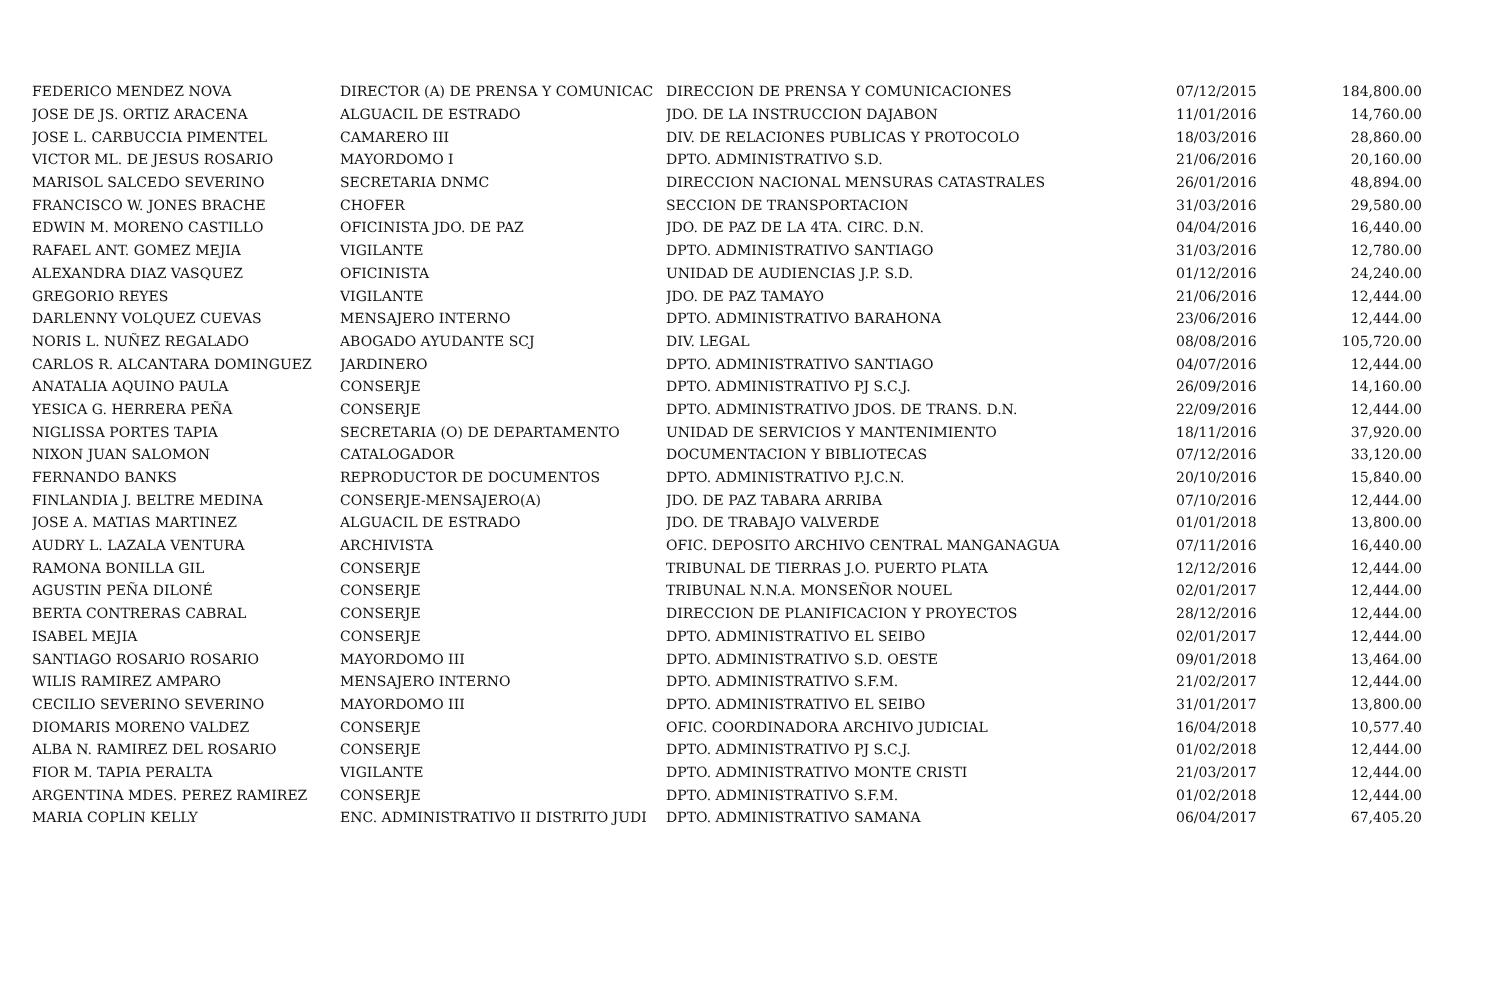| FEDERICO MENDEZ NOVA | DIRECTOR (A) DE PRENSA Y COMUNICAC | DIRECCION DE PRENSA Y COMUNICACIONES | 07/12/2015 | 184,800.00 |
| JOSE DE JS. ORTIZ ARACENA | ALGUACIL DE ESTRADO | JDO. DE LA INSTRUCCION DAJABON | 11/01/2016 | 14,760.00 |
| JOSE L. CARBUCCIA PIMENTEL | CAMARERO III | DIV. DE RELACIONES PUBLICAS Y PROTOCOLO | 18/03/2016 | 28,860.00 |
| VICTOR ML. DE JESUS ROSARIO | MAYORDOMO I | DPTO. ADMINISTRATIVO S.D. | 21/06/2016 | 20,160.00 |
| MARISOL SALCEDO SEVERINO | SECRETARIA DNMC | DIRECCION NACIONAL MENSURAS CATASTRALES | 26/01/2016 | 48,894.00 |
| FRANCISCO W. JONES BRACHE | CHOFER | SECCION DE TRANSPORTACION | 31/03/2016 | 29,580.00 |
| EDWIN M. MORENO CASTILLO | OFICINISTA JDO. DE PAZ | JDO. DE PAZ DE LA 4TA. CIRC. D.N. | 04/04/2016 | 16,440.00 |
| RAFAEL ANT. GOMEZ MEJIA | VIGILANTE | DPTO. ADMINISTRATIVO SANTIAGO | 31/03/2016 | 12,780.00 |
| ALEXANDRA DIAZ VASQUEZ | OFICINISTA | UNIDAD DE AUDIENCIAS J.P. S.D. | 01/12/2016 | 24,240.00 |
| GREGORIO REYES | VIGILANTE | JDO. DE PAZ TAMAYO | 21/06/2016 | 12,444.00 |
| DARLENNY VOLQUEZ CUEVAS | MENSAJERO INTERNO | DPTO. ADMINISTRATIVO BARAHONA | 23/06/2016 | 12,444.00 |
| NORIS L. NUÑEZ REGALADO | ABOGADO AYUDANTE SCJ | DIV. LEGAL | 08/08/2016 | 105,720.00 |
| CARLOS R. ALCANTARA DOMINGUEZ | JARDINERO | DPTO. ADMINISTRATIVO SANTIAGO | 04/07/2016 | 12,444.00 |
| ANATALIA AQUINO PAULA | CONSERJE | DPTO. ADMINISTRATIVO PJ S.C.J. | 26/09/2016 | 14,160.00 |
| YESICA G. HERRERA PEÑA | CONSERJE | DPTO. ADMINISTRATIVO JDOS. DE TRANS. D.N. | 22/09/2016 | 12,444.00 |
| NIGLISSA PORTES TAPIA | SECRETARIA (O) DE DEPARTAMENTO | UNIDAD DE SERVICIOS Y MANTENIMIENTO | 18/11/2016 | 37,920.00 |
| NIXON JUAN SALOMON | CATALOGADOR | DOCUMENTACION Y BIBLIOTECAS | 07/12/2016 | 33,120.00 |
| FERNANDO BANKS | REPRODUCTOR DE DOCUMENTOS | DPTO. ADMINISTRATIVO P.J.C.N. | 20/10/2016 | 15,840.00 |
| FINLANDIA J. BELTRE MEDINA | CONSERJE-MENSAJERO(A) | JDO. DE PAZ TABARA ARRIBA | 07/10/2016 | 12,444.00 |
| JOSE A. MATIAS MARTINEZ | ALGUACIL DE ESTRADO | JDO. DE TRABAJO VALVERDE | 01/01/2018 | 13,800.00 |
| AUDRY L. LAZALA VENTURA | ARCHIVISTA | OFIC. DEPOSITO ARCHIVO CENTRAL MANGANAGUA | 07/11/2016 | 16,440.00 |
| RAMONA BONILLA GIL | CONSERJE | TRIBUNAL DE TIERRAS J.O. PUERTO PLATA | 12/12/2016 | 12,444.00 |
| AGUSTIN PEÑA DILONÉ | CONSERJE | TRIBUNAL N.N.A. MONSEÑOR NOUEL | 02/01/2017 | 12,444.00 |
| BERTA CONTRERAS CABRAL | CONSERJE | DIRECCION DE PLANIFICACION Y PROYECTOS | 28/12/2016 | 12,444.00 |
| ISABEL MEJIA | CONSERJE | DPTO. ADMINISTRATIVO EL SEIBO | 02/01/2017 | 12,444.00 |
| SANTIAGO ROSARIO ROSARIO | MAYORDOMO III | DPTO. ADMINISTRATIVO S.D. OESTE | 09/01/2018 | 13,464.00 |
| WILIS RAMIREZ AMPARO | MENSAJERO INTERNO | DPTO. ADMINISTRATIVO S.F.M. | 21/02/2017 | 12,444.00 |
| CECILIO SEVERINO SEVERINO | MAYORDOMO III | DPTO. ADMINISTRATIVO EL SEIBO | 31/01/2017 | 13,800.00 |
| DIOMARIS MORENO VALDEZ | CONSERJE | OFIC. COORDINADORA ARCHIVO JUDICIAL | 16/04/2018 | 10,577.40 |
| ALBA N. RAMIREZ DEL ROSARIO | CONSERJE | DPTO. ADMINISTRATIVO PJ S.C.J. | 01/02/2018 | 12,444.00 |
| FIOR M. TAPIA PERALTA | VIGILANTE | DPTO. ADMINISTRATIVO MONTE CRISTI | 21/03/2017 | 12,444.00 |
| ARGENTINA MDES. PEREZ RAMIREZ | CONSERJE | DPTO. ADMINISTRATIVO S.F.M. | 01/02/2018 | 12,444.00 |
| MARIA COPLIN KELLY | ENC. ADMINISTRATIVO II DISTRITO JUDI | DPTO. ADMINISTRATIVO SAMANA | 06/04/2017 | 67,405.20 |